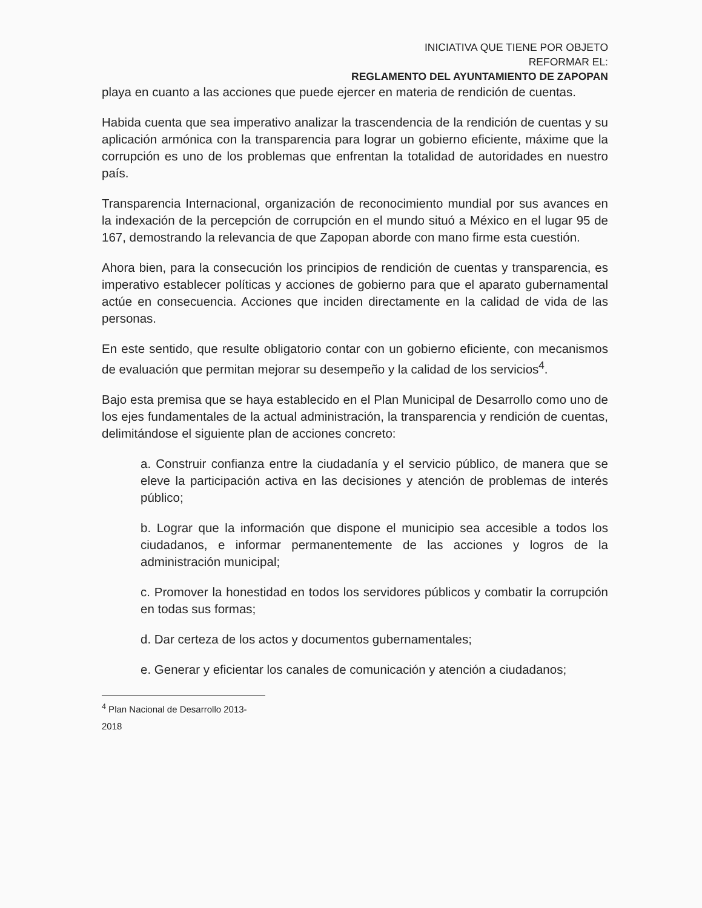INICIATIVA QUE TIENE POR OBJETO
REFORMAR EL:
REGLAMENTO DEL AYUNTAMIENTO DE ZAPOPAN
playa en cuanto a las acciones que puede ejercer en materia de rendición de cuentas.
Habida cuenta que sea imperativo analizar la trascendencia de la rendición de cuentas y su aplicación armónica con la transparencia para lograr un gobierno eficiente, máxime que la corrupción es uno de los problemas que enfrentan la totalidad de autoridades en nuestro país.
Transparencia Internacional, organización de reconocimiento mundial por sus avances en la indexación de la percepción de corrupción en el mundo situó a México en el lugar 95 de 167, demostrando la relevancia de que Zapopan aborde con mano firme esta cuestión.
Ahora bien, para la consecución los principios de rendición de cuentas y transparencia, es imperativo establecer políticas y acciones de gobierno para que el aparato gubernamental actúe en consecuencia. Acciones que inciden directamente en la calidad de vida de las personas.
En este sentido, que resulte obligatorio contar con un gobierno eficiente, con mecanismos de evaluación que permitan mejorar su desempeño y la calidad de los servicios<sup>4</sup>.
Bajo esta premisa que se haya establecido en el Plan Municipal de Desarrollo como uno de los ejes fundamentales de la actual administración, la transparencia y rendición de cuentas, delimitándose el siguiente plan de acciones concreto:
a. Construir confianza entre la ciudadanía y el servicio público, de manera que se eleve la participación activa en las decisiones y atención de problemas de interés público;
b. Lograr que la información que dispone el municipio sea accesible a todos los ciudadanos, e informar permanentemente de las acciones y logros de la administración municipal;
c. Promover la honestidad en todos los servidores públicos y combatir la corrupción en todas sus formas;
d. Dar certeza de los actos y documentos gubernamentales;
e. Generar y eficientar los canales de comunicación y atención a ciudadanos;
<sup>4</sup> Plan Nacional de Desarrollo 2013-2018